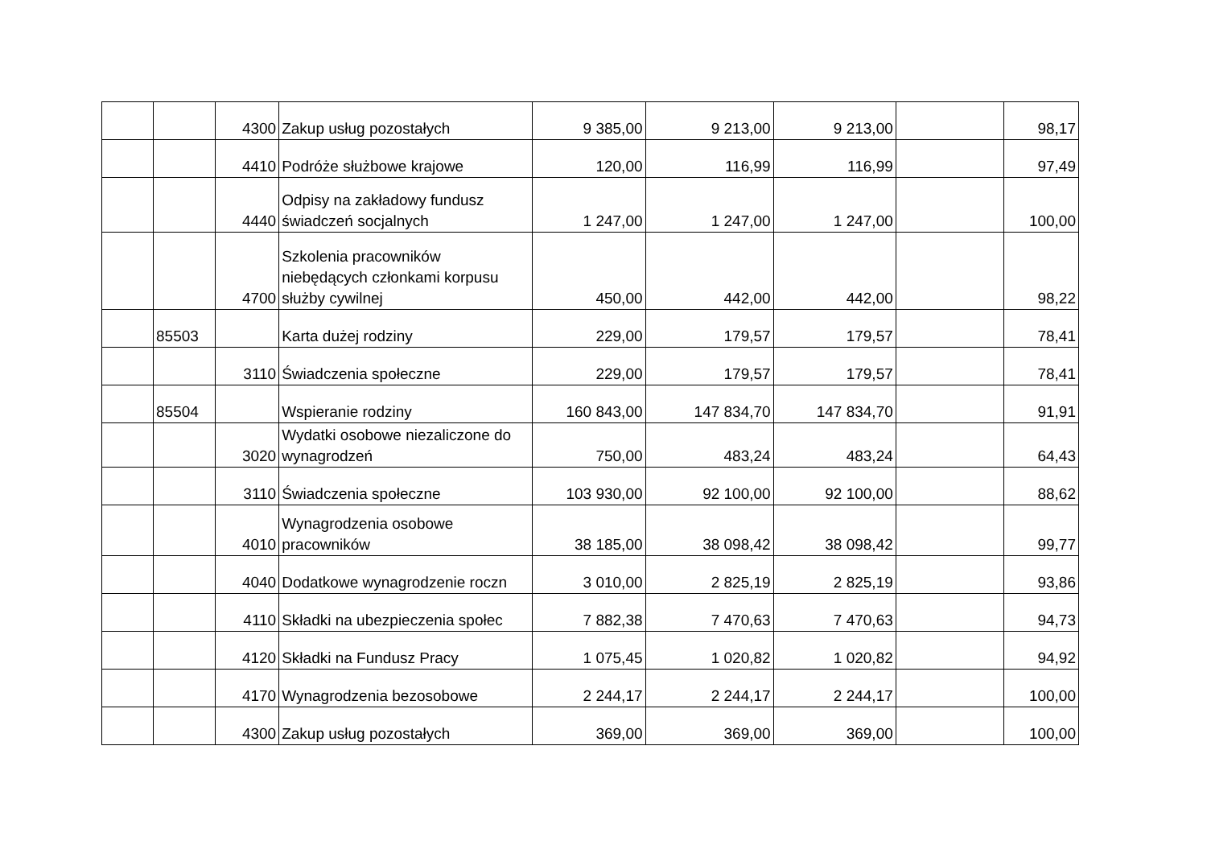| | | 4300 | Zakup usług pozostałych | 9 385,00 | 9 213,00 | 9 213,00 | | 98,17 |
| | | 4410 | Podróże służbowe krajowe | 120,00 | 116,99 | 116,99 | | 97,49 |
| | | 4440 | Odpisy na zakładowy fundusz świadczeń socjalnych | 1 247,00 | 1 247,00 | 1 247,00 | | 100,00 |
| | | 4700 | Szkolenia pracowników niebędących członkami korpusu służby cywilnej | 450,00 | 442,00 | 442,00 | | 98,22 |
| | 85503 | | Karta dużej rodziny | 229,00 | 179,57 | 179,57 | | 78,41 |
| | | 3110 | Świadczenia społeczne | 229,00 | 179,57 | 179,57 | | 78,41 |
| | 85504 | | Wspieranie rodziny | 160 843,00 | 147 834,70 | 147 834,70 | | 91,91 |
| | | 3020 | Wydatki osobowe niezaliczone do wynagrodzeń | 750,00 | 483,24 | 483,24 | | 64,43 |
| | | 3110 | Świadczenia społeczne | 103 930,00 | 92 100,00 | 92 100,00 | | 88,62 |
| | | 4010 | Wynagrodzenia osobowe pracowników | 38 185,00 | 38 098,42 | 38 098,42 | | 99,77 |
| | | 4040 | Dodatkowe wynagrodzenie roczn | 3 010,00 | 2 825,19 | 2 825,19 | | 93,86 |
| | | 4110 | Składki na ubezpieczenia społec | 7 882,38 | 7 470,63 | 7 470,63 | | 94,73 |
| | | 4120 | Składki na Fundusz Pracy | 1 075,45 | 1 020,82 | 1 020,82 | | 94,92 |
| | | 4170 | Wynagrodzenia bezosobowe | 2 244,17 | 2 244,17 | 2 244,17 | | 100,00 |
| | | 4300 | Zakup usług pozostałych | 369,00 | 369,00 | 369,00 | | 100,00 |